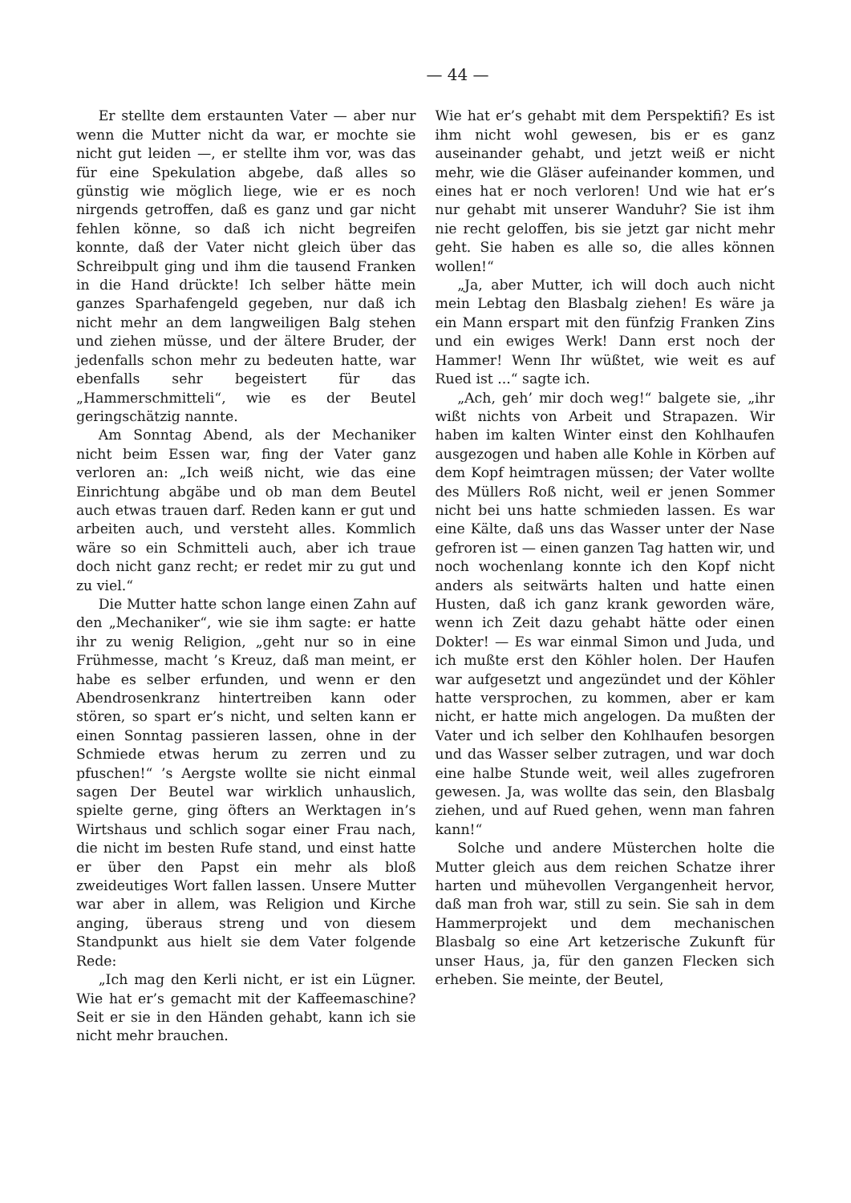— 44 —
Er stellte dem erstaunten Vater — aber nur wenn die Mutter nicht da war, er mochte sie nicht gut leiden —, er stellte ihm vor, was das für eine Spekulation abgebe, daß alles so günstig wie möglich liege, wie er es noch nirgends getroffen, daß es ganz und gar nicht fehlen könne, so daß ich nicht begreifen konnte, daß der Vater nicht gleich über das Schreibpult ging und ihm die tausend Franken in die Hand drückte! Ich selber hätte mein ganzes Sparhafengeld gegeben, nur daß ich nicht mehr an dem langweiligen Balg stehen und ziehen müsse, und der ältere Bruder, der jedenfalls schon mehr zu bedeuten hatte, war ebenfalls sehr begeistert für das „Hammerschmitteli“, wie es der Beutel geringschätzig nannte.
Am Sonntag Abend, als der Mechaniker nicht beim Essen war, fing der Vater ganz verloren an: „Ich weiß nicht, wie das eine Einrichtung abgäbe und ob man dem Beutel auch etwas trauen darf. Reden kann er gut und arbeiten auch, und versteht alles. Kommlich wäre so ein Schmitteli auch, aber ich traue doch nicht ganz recht; er redet mir zu gut und zu viel.“
Die Mutter hatte schon lange einen Zahn auf den „Mechaniker“, wie sie ihm sagte: er hatte ihr zu wenig Religion, „geht nur so in eine Frühmesse, macht ’s Kreuz, daß man meint, er habe es selber erfunden, und wenn er den Abendrosenkranz hintertreiben kann oder stören, so spart er’s nicht, und selten kann er einen Sonntag passieren lassen, ohne in der Schmiede etwas herum zu zerren und zu pfuschen!“ ’s Aergste wollte sie nicht einmal sagen Der Beutel war wirklich unhauslich, spielte gerne, ging öfters an Werktagen in’s Wirtshaus und schlich sogar einer Frau nach, die nicht im besten Rufe stand, und einst hatte er über den Papst ein mehr als bloß zweideutiges Wort fallen lassen. Unsere Mutter war aber in allem, was Religion und Kirche anging, überaus streng und von diesem Standpunkt aus hielt sie dem Vater folgende Rede:
„Ich mag den Kerli nicht, er ist ein Lügner. Wie hat er’s gemacht mit der Kaffeemaschine? Seit er sie in den Händen gehabt, kann ich sie nicht mehr brauchen.
Wie hat er’s gehabt mit dem Perspektifi? Es ist ihm nicht wohl gewesen, bis er es ganz auseinander gehabt, und jetzt weiß er nicht mehr, wie die Gläser aufeinander kommen, und eines hat er noch verloren! Und wie hat er’s nur gehabt mit unserer Wanduhr? Sie ist ihm nie recht geloffen, bis sie jetzt gar nicht mehr geht. Sie haben es alle so, die alles können wollen!“
„Ja, aber Mutter, ich will doch auch nicht mein Lebtag den Blasbalg ziehen! Es wäre ja ein Mann erspart mit den fünfzig Franken Zins und ein ewiges Werk! Dann erst noch der Hammer! Wenn Ihr wüßtet, wie weit es auf Rued ist ...“ sagte ich.
„Ach, geh’ mir doch weg!“ balgete sie, „ihr wißt nichts von Arbeit und Strapazen. Wir haben im kalten Winter einst den Kohlhaufen ausgezogen und haben alle Kohle in Körben auf dem Kopf heimtragen müssen; der Vater wollte des Müllers Roß nicht, weil er jenen Sommer nicht bei uns hatte schmieden lassen. Es war eine Kälte, daß uns das Wasser unter der Nase gefroren ist — einen ganzen Tag hatten wir, und noch wochenlang konnte ich den Kopf nicht anders als seitwärts halten und hatte einen Husten, daß ich ganz krank geworden wäre, wenn ich Zeit dazu gehabt hätte oder einen Dokter! — Es war einmal Simon und Juda, und ich mußte erst den Köhler holen. Der Haufen war aufgesetzt und angezündet und der Köhler hatte versprochen, zu kommen, aber er kam nicht, er hatte mich angelogen. Da mußten der Vater und ich selber den Kohlhaufen besorgen und das Wasser selber zutragen, und war doch eine halbe Stunde weit, weil alles zugefroren gewesen. Ja, was wollte das sein, den Blasbalg ziehen, und auf Rued gehen, wenn man fahren kann!“
Solche und andere Müsterchen holte die Mutter gleich aus dem reichen Schatze ihrer harten und mühevollen Vergangenheit hervor, daß man froh war, still zu sein. Sie sah in dem Hammerprojekt und dem mechanischen Blasbalg so eine Art ketzerische Zukunft für unser Haus, ja, für den ganzen Flecken sich erheben. Sie meinte, der Beutel,